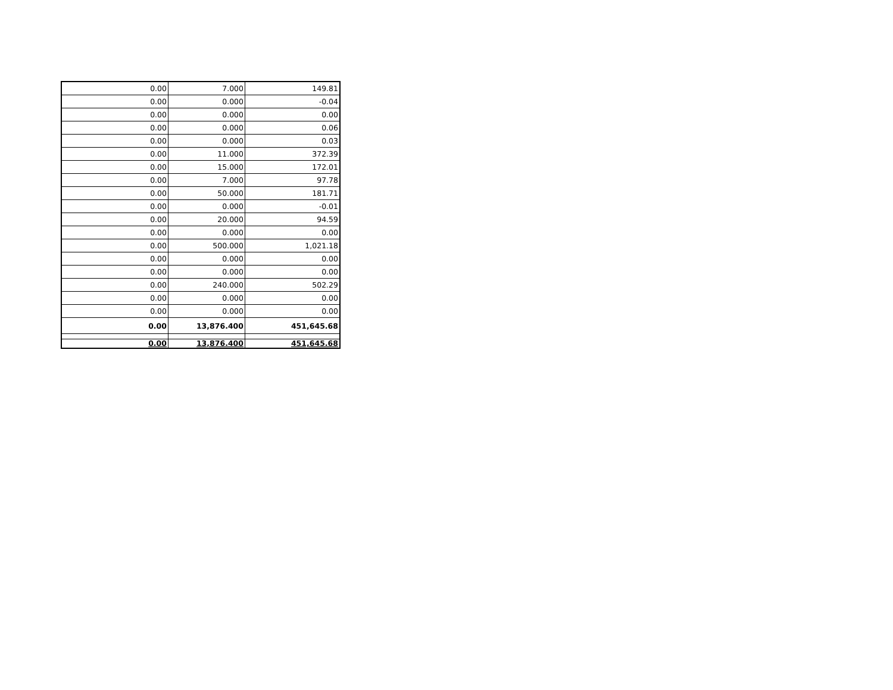| 0.00 | 7.000 | 149.81 |
| 0.00 | 0.000 | -0.04 |
| 0.00 | 0.000 | 0.00 |
| 0.00 | 0.000 | 0.06 |
| 0.00 | 0.000 | 0.03 |
| 0.00 | 11.000 | 372.39 |
| 0.00 | 15.000 | 172.01 |
| 0.00 | 7.000 | 97.78 |
| 0.00 | 50.000 | 181.71 |
| 0.00 | 0.000 | -0.01 |
| 0.00 | 20.000 | 94.59 |
| 0.00 | 0.000 | 0.00 |
| 0.00 | 500.000 | 1,021.18 |
| 0.00 | 0.000 | 0.00 |
| 0.00 | 0.000 | 0.00 |
| 0.00 | 240.000 | 502.29 |
| 0.00 | 0.000 | 0.00 |
| 0.00 | 0.000 | 0.00 |
| 0.00 | 13,876.400 | 451,645.68 |
| 0.00 | 13,876.400 | 451,645.68 |